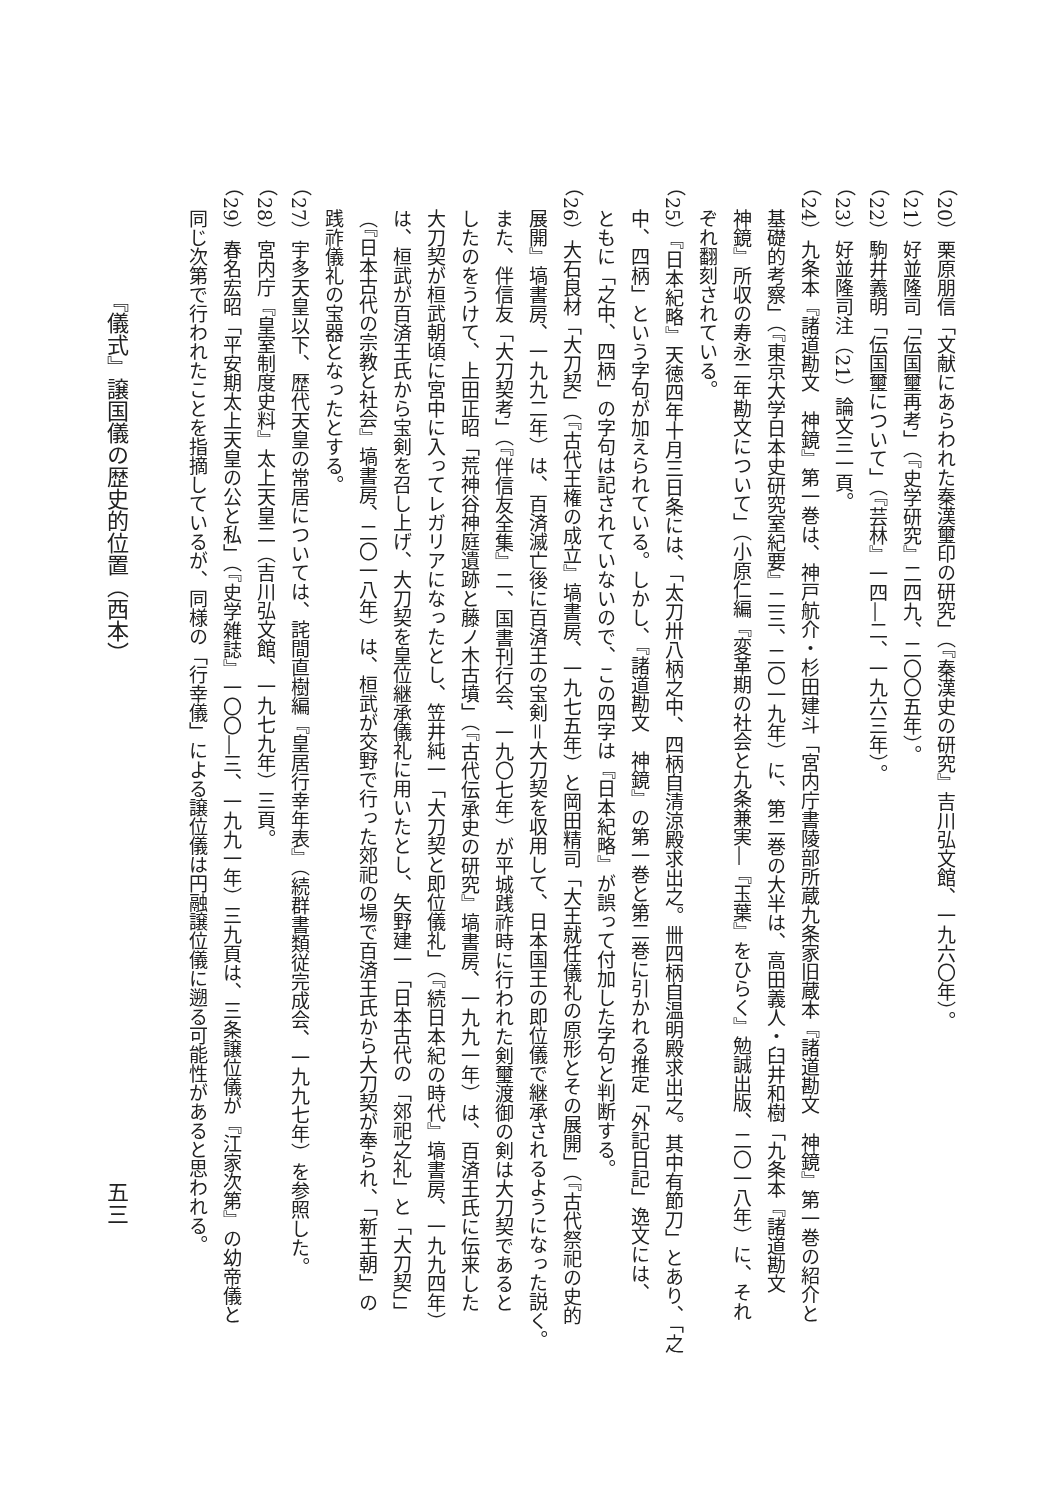（20）栗原朋信「文献にあらわれた秦漢璽印の研究」（『秦漢史の研究』吉川弘文館、一九六〇年）。
（21）好並隆司「伝国璽再考」（『史学研究』二四九、二〇〇五年）。
（22）駒井義明「伝国璽について」（『芸林』一四―二、一九六三年）。
（23）好並隆司注（21）論文三一頁。
（24）九条本『諸道勘文　神鏡』第一巻は、神戸航介・杉田建斗「宮内庁書陵部所蔵九条家旧蔵本『諸道勘文　神鏡』第一巻の紹介と
基礎的考察」（『東京大学日本史研究室紀要』二三、二〇一九年）に、第二巻の大半は、高田義人・臼井和樹「九条本『諸道勘文
神鏡』所収の寿永二年勘文について」（小原仁編『変革期の社会と九条兼実―『玉葉』をひらく』勉誠出版、二〇一八年）に、それ
ぞれ翻刻されている。
（25）『日本紀略』天徳四年十月三日条には、「太刀卅八柄之中、四柄自清涼殿求出之。卌四柄自温明殿求出之。其中有節刀」とあり、「之
中、四柄」という字句が加えられている。しかし、『諸道勘文　神鏡』の第一巻と第二巻に引かれる推定「外記日記」逸文には、
ともに「之中、四柄」の字句は記されていないので、この四字は『日本紀略』が誤って付加した字句と判断する。
（26）大石良材「大刀契」（『古代王権の成立』塙書房、一九七五年）と岡田精司「大王就任儀礼の原形とその展開」（『古代祭祀の史的
展開』塙書房、一九九二年）は、百済滅亡後に百済王の宝剣＝大刀契を収用して、日本国王の即位儀で継承されるようになった説く。
また、伴信友「大刀契考」（『伴信友全集』二、国書刊行会、一九〇七年）が平城践祚時に行われた剣璽渡御の剣は大刀契であると
したのをうけて、上田正昭「荒神谷神庭遺跡と藤ノ木古墳」（『古代伝承史の研究』塙書房、一九九一年）は、百済王氏に伝来した
大刀契が桓武朝頃に宮中に入ってレガリアになったとし、笠井純一「大刀契と即位儀礼」（『続日本紀の時代』塙書房、一九九四年）
は、桓武が百済王氏から宝剣を召し上げ、大刀契を皇位継承儀礼に用いたとし、矢野建一「日本古代の「郊祀之礼」と「大刀契」」
（『日本古代の宗教と社会』塙書房、二〇一八年）は、桓武が交野で行った郊祀の場で百済王氏から大刀契が奉られ、「新王朝」の
践祚儀礼の宝器となったとする。
（27）宇多天皇以下、歴代天皇の常居については、詫間直樹編『皇居行幸年表』（続群書類従完成会、一九九七年）を参照した。
（28）宮内庁『皇室制度史料』太上天皇二（吉川弘文館、一九七九年）三頁。
（29）春名宏昭「平安期太上天皇の公と私」（『史学雑誌』一〇〇―三、一九九一年）三九頁は、三条譲位儀が『江家次第』の幼帝儀と
同じ次第で行われたことを指摘しているが、同様の「行幸儀」による譲位儀は円融譲位儀に遡る可能性があると思われる。
『儀式』譲国儀の歴史的位置（西本） 五三